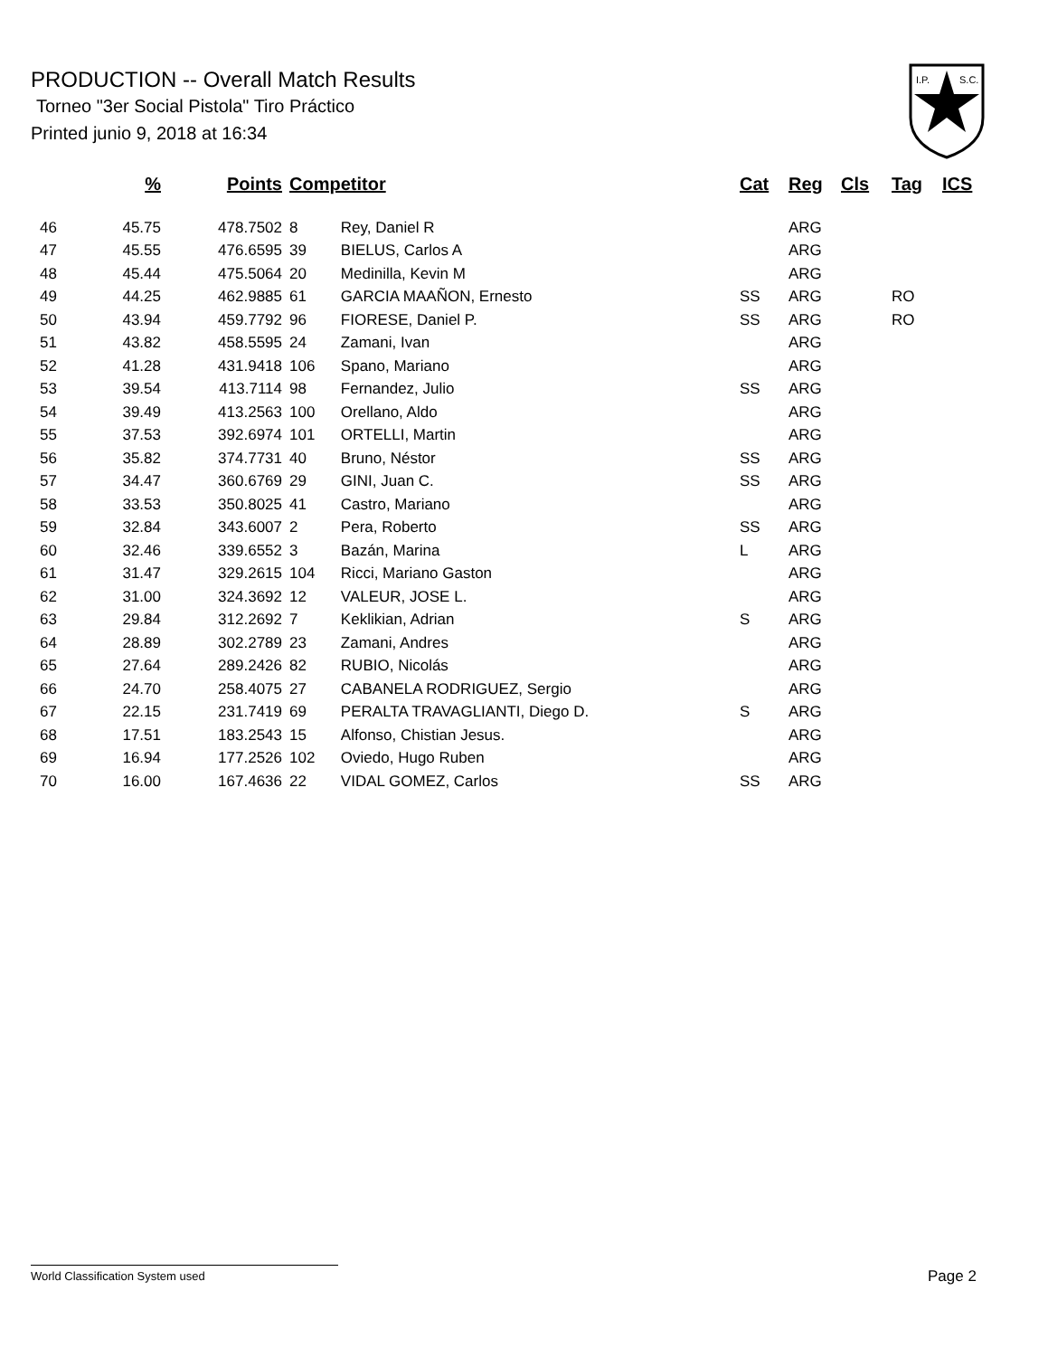PRODUCTION -- Overall Match Results
Torneo "3er Social Pistola" Tiro Práctico
Printed junio 9, 2018 at 16:34
I.P.
S.C.
| | % | Points | Competitor | | Cat | Reg | Cls | Tag | ICS |
| --- | --- | --- | --- | --- | --- | --- | --- | --- | --- |
| 46 | 45.75 | 478.7502 | 8 | Rey, Daniel R | | ARG | | | |
| 47 | 45.55 | 476.6595 | 39 | BIELUS, Carlos A | | ARG | | | |
| 48 | 45.44 | 475.5064 | 20 | Medinilla, Kevin M | | ARG | | | |
| 49 | 44.25 | 462.9885 | 61 | GARCIA MAAÑON, Ernesto | SS | ARG | | RO | |
| 50 | 43.94 | 459.7792 | 96 | FIORESE, Daniel P. | SS | ARG | | RO | |
| 51 | 43.82 | 458.5595 | 24 | Zamani, Ivan | | ARG | | | |
| 52 | 41.28 | 431.9418 | 106 | Spano, Mariano | | ARG | | | |
| 53 | 39.54 | 413.7114 | 98 | Fernandez, Julio | SS | ARG | | | |
| 54 | 39.49 | 413.2563 | 100 | Orellano, Aldo | | ARG | | | |
| 55 | 37.53 | 392.6974 | 101 | ORTELLI, Martin | | ARG | | | |
| 56 | 35.82 | 374.7731 | 40 | Bruno, Néstor | SS | ARG | | | |
| 57 | 34.47 | 360.6769 | 29 | GINI, Juan C. | SS | ARG | | | |
| 58 | 33.53 | 350.8025 | 41 | Castro, Mariano | | ARG | | | |
| 59 | 32.84 | 343.6007 | 2 | Pera, Roberto | SS | ARG | | | |
| 60 | 32.46 | 339.6552 | 3 | Bazán, Marina | L | ARG | | | |
| 61 | 31.47 | 329.2615 | 104 | Ricci, Mariano Gaston | | ARG | | | |
| 62 | 31.00 | 324.3692 | 12 | VALEUR, JOSE L. | | ARG | | | |
| 63 | 29.84 | 312.2692 | 7 | Keklikian, Adrian | S | ARG | | | |
| 64 | 28.89 | 302.2789 | 23 | Zamani, Andres | | ARG | | | |
| 65 | 27.64 | 289.2426 | 82 | RUBIO, Nicolás | | ARG | | | |
| 66 | 24.70 | 258.4075 | 27 | CABANELA RODRIGUEZ, Sergio | | ARG | | | |
| 67 | 22.15 | 231.7419 | 69 | PERALTA TRAVAGLIANTI, Diego D. | S | ARG | | | |
| 68 | 17.51 | 183.2543 | 15 | Alfonso, Chistian Jesus. | | ARG | | | |
| 69 | 16.94 | 177.2526 | 102 | Oviedo, Hugo Ruben | | ARG | | | |
| 70 | 16.00 | 167.4636 | 22 | VIDAL GOMEZ, Carlos | SS | ARG | | | |
World Classification System used Page 2